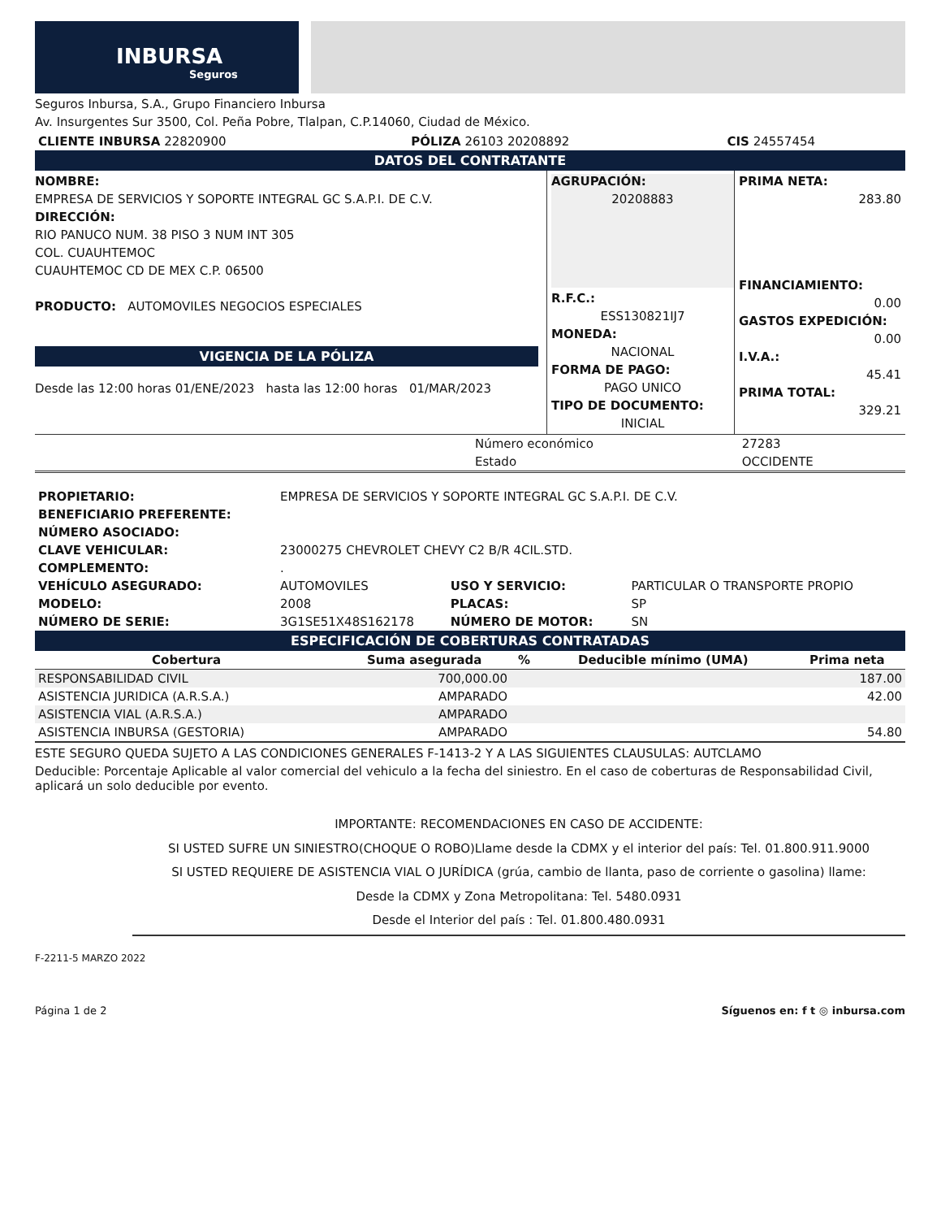INBURSA
Seguros
Seguros Inbursa, S.A., Grupo Financiero Inbursa
Av. Insurgentes Sur 3500, Col. Peña Pobre, Tlalpan, C.P.14060, Ciudad de México.
| CLIENTE INBURSA 22820900 | PÓLIZA 26103 20208892 | CIS 24557454 |
DATOS DEL CONTRATANTE
NOMBRE:
EMPRESA DE SERVICIOS Y SOPORTE INTEGRAL GC S.A.P.I. DE C.V.
DIRECCIÓN:
RIO PANUCO NUM. 38 PISO 3 NUM INT 305
COL. CUAUHTEMOC
CUAUHTEMOC CD DE MEX C.P. 06500
PRODUCTO: AUTOMOVILES NEGOCIOS ESPECIALES
VIGENCIA DE LA PÓLIZA
Desde las 12:00 horas 01/ENE/2023 hasta las 12:00 horas 01/MAR/2023
AGRUPACIÓN:
20208883
R.F.C.:
ESS130821IJ7
MONEDA:
NACIONAL
FORMA DE PAGO:
PAGO UNICO
TIPO DE DOCUMENTO:
INICIAL
PRIMA NETA:
283.80
FINANCIAMIENTO:
0.00
GASTOS EXPEDICIÓN:
0.00
I.V.A.:
45.41
PRIMA TOTAL:
329.21
| | Número económico | 27283 |
| | Estado | OCCIDENTE |
| PROPIETARIO: | EMPRESA DE SERVICIOS Y SOPORTE INTEGRAL GC S.A.P.I. DE C.V. | | |
| BENEFICIARIO PREFERENTE: | | | |
| NÚMERO ASOCIADO: | | | |
| CLAVE VEHICULAR: | 23000275 CHEVROLET CHEVY C2 B/R 4CIL.STD. | | |
| COMPLEMENTO: | . | | |
| VEHÍCULO ASEGURADO: | AUTOMOVILES | USO Y SERVICIO: | PARTICULAR O TRANSPORTE PROPIO |
| MODELO: | 2008 | PLACAS: | SP |
| NÚMERO DE SERIE: | 3G1SE51X48S162178 | NÚMERO DE MOTOR: | SN |
ESPECIFICACIÓN DE COBERTURAS CONTRATADAS
| Cobertura | Suma asegurada | % | Deducible mínimo (UMA) | Prima neta |
| --- | --- | --- | --- | --- |
| RESPONSABILIDAD CIVIL | 700,000.00 | | | 187.00 |
| ASISTENCIA JURIDICA (A.R.S.A.) | AMPARADO | | | 42.00 |
| ASISTENCIA VIAL (A.R.S.A.) | AMPARADO | | | |
| ASISTENCIA INBURSA (GESTORIA) | AMPARADO | | | 54.80 |
ESTE SEGURO QUEDA SUJETO A LAS CONDICIONES GENERALES F-1413-2 Y A LAS SIGUIENTES CLAUSULAS: AUTCLAMO
Deducible: Porcentaje Aplicable al valor comercial del vehiculo a la fecha del siniestro. En el caso de coberturas de Responsabilidad Civil, aplicará un solo deducible por evento.
IMPORTANTE: RECOMENDACIONES EN CASO DE ACCIDENTE:
SI USTED SUFRE UN SINIESTRO(CHOQUE O ROBO)Llame desde la CDMX y el interior del país: Tel. 01.800.911.9000
SI USTED REQUIERE DE ASISTENCIA VIAL O JURÍDICA (grúa, cambio de llanta, paso de corriente o gasolina) llame:
Desde la CDMX y Zona Metropolitana: Tel. 5480.0931
Desde el Interior del país : Tel. 01.800.480.0931
F-2211-5 MARZO 2022
Página 1 de 2 Síguenos en: f t ◎ inbursa.com